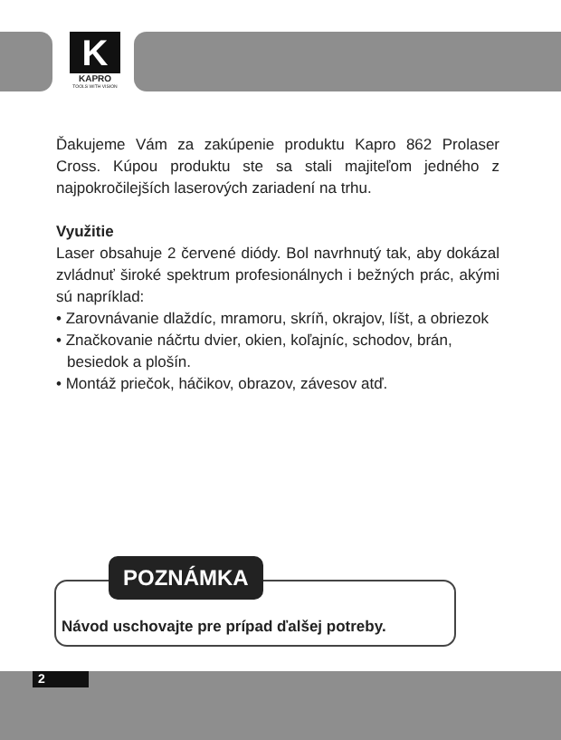K
KAPRO
TOOLS WITH VISION
Ďakujeme Vám za zakúpenie produktu Kapro 862 Prolaser Cross. Kúpou produktu ste sa stali majiteľom jedného z najpokročilejších laserových zariadení na trhu.
Využitie
Laser obsahuje 2 červené diódy. Bol navrhnutý tak, aby dokázal zvládnuť široké spektrum profesionálnych i bežných prác, akými sú napríklad:
• Zarovnávanie dlaždíc, mramoru, skríň, okrajov, líšt, a obriezok
• Značkovanie náčrtu dvier, okien, koľajníc, schodov, brán, besiedok a plošín.
• Montáž priečok, háčikov, obrazov, závesov atď.
POZNÁMKA
Návod uschovajte pre prípad ďalšej potreby.
2